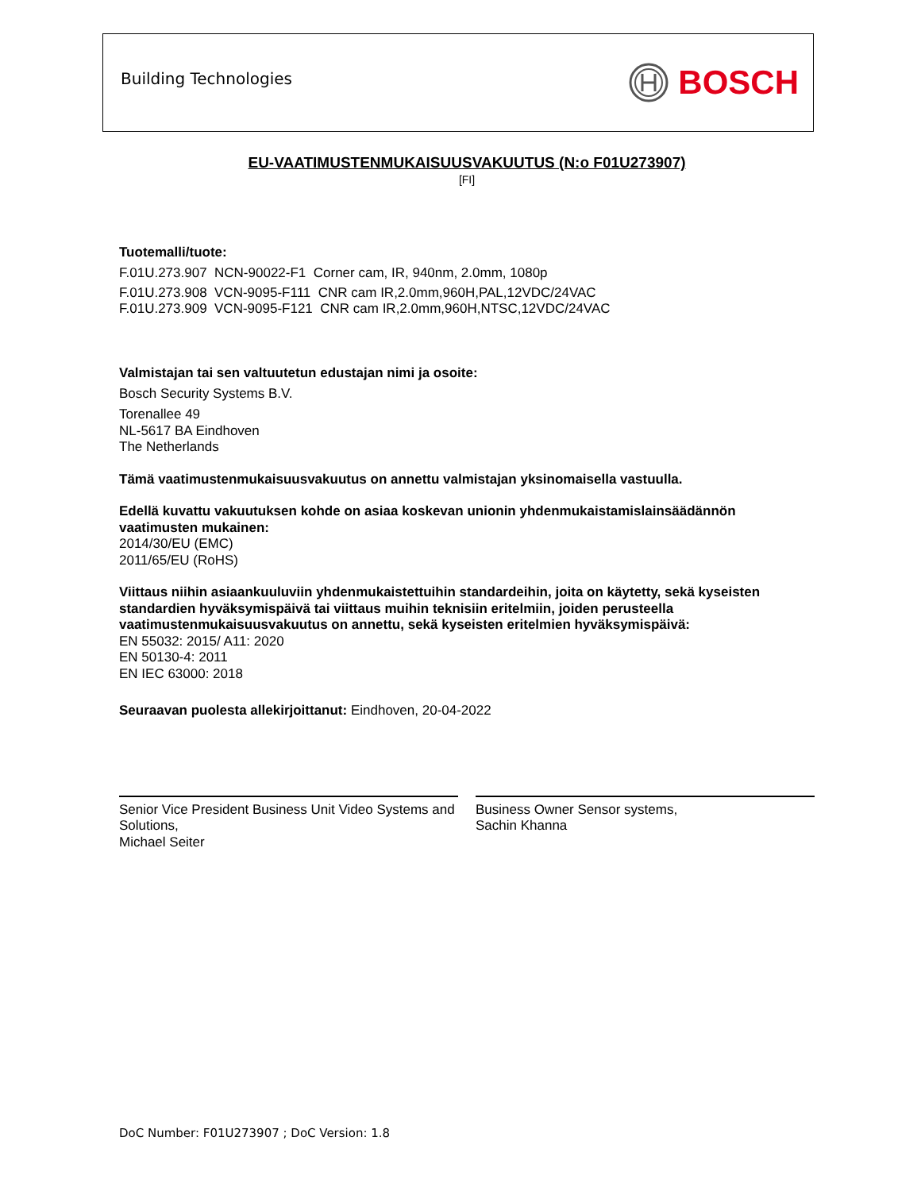Building Technologies
BOSCH
EU-VAATIMUSTENMUKAISUUSVAKUUTUS (N:o F01U273907)
[FI]
Tuotemalli/tuote:
F.01U.273.907 NCN-90022-F1 Corner cam, IR, 940nm, 2.0mm, 1080p
F.01U.273.908 VCN-9095-F111 CNR cam IR,2.0mm,960H,PAL,12VDC/24VAC
F.01U.273.909 VCN-9095-F121 CNR cam IR,2.0mm,960H,NTSC,12VDC/24VAC
Valmistajan tai sen valtuutetun edustajan nimi ja osoite:
Bosch Security Systems B.V.
Torenallee 49
NL-5617 BA Eindhoven
The Netherlands
Tämä vaatimustenmukaisuusvakuutus on annettu valmistajan yksinomaisella vastuulla.
Edellä kuvattu vakuutuksen kohde on asiaa koskevan unionin yhdenmukaistamislainsäädännön vaatimusten mukainen:
2014/30/EU (EMC)
2011/65/EU (RoHS)
Viittaus niihin asiaankuuluviin yhdenmukaistettuihin standardeihin, joita on käytetty, sekä kyseisten standardien hyväksymispäivä tai viittaus muihin teknisiin eritelmiin, joiden perusteella vaatimustenmukaisuusvakuutus on annettu, sekä kyseisten eritelmien hyväksymispäivä:
EN 55032: 2015/ A11: 2020
EN 50130-4: 2011
EN IEC 63000: 2018
Seuraavan puolesta allekirjoittanut: Eindhoven, 20-04-2022
Senior Vice President Business Unit Video Systems and Solutions,
Michael Seiter
Business Owner Sensor systems,
Sachin Khanna
DoC Number: F01U273907 ; DoC Version: 1.8